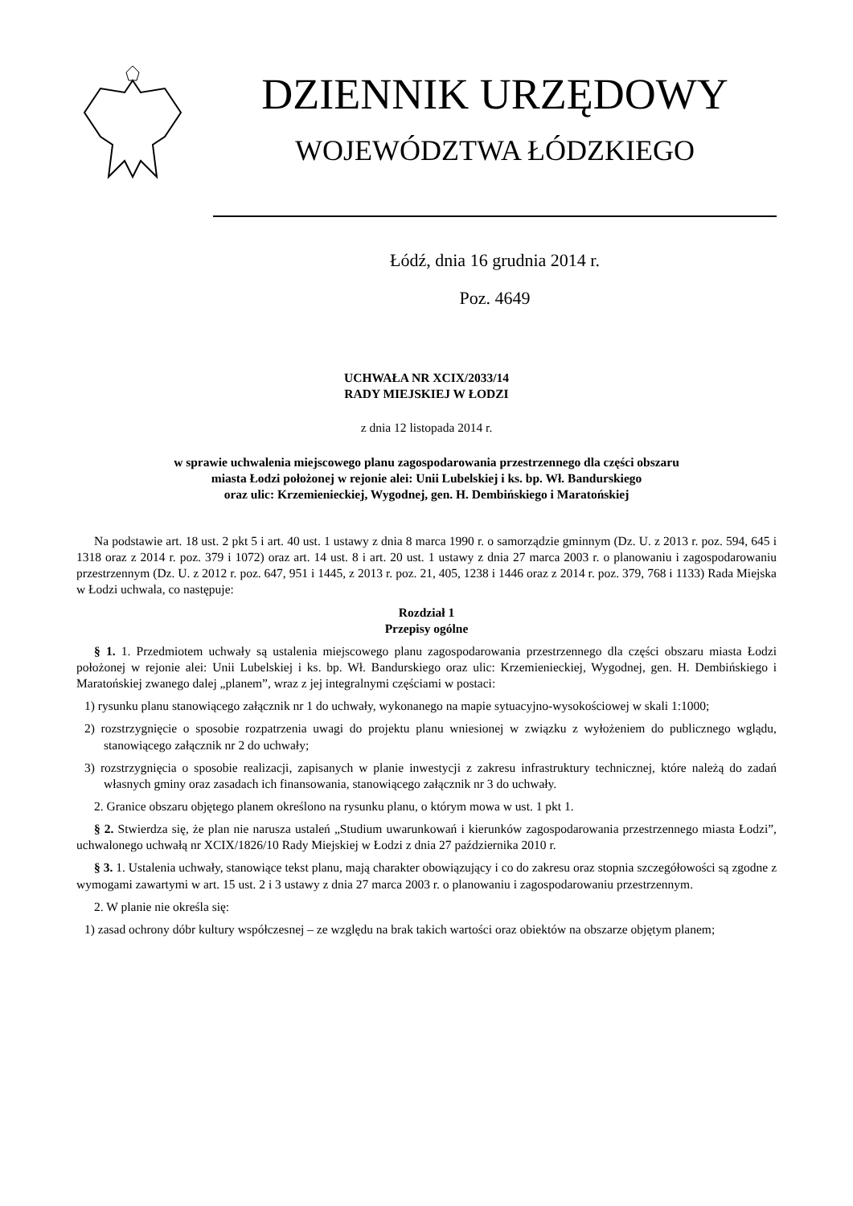DZIENNIK URZĘDOWY
WOJEWÓDZTWA ŁÓDZKIEGO
Łódź, dnia 16 grudnia 2014 r.
Poz. 4649
UCHWAŁA NR XCIX/2033/14
RADY MIEJSKIEJ W ŁODZI
z dnia 12 listopada 2014 r.
w sprawie uchwalenia miejscowego planu zagospodarowania przestrzennego dla części obszaru
miasta Łodzi położonej w rejonie alei: Unii Lubelskiej i ks. bp. Wł. Bandurskiego
oraz ulic: Krzemienieckiej, Wygodnej, gen. H. Dembińskiego i Maratońskiej
Na podstawie art. 18 ust. 2 pkt 5 i art. 40 ust. 1 ustawy z dnia 8 marca 1990 r. o samorządzie gminnym (Dz. U. z 2013 r. poz. 594, 645 i 1318 oraz z 2014 r. poz. 379 i 1072) oraz art. 14 ust. 8 i art. 20 ust. 1 ustawy z dnia 27 marca 2003 r. o planowaniu i zagospodarowaniu przestrzennym (Dz. U. z 2012 r. poz. 647, 951 i 1445, z 2013 r. poz. 21, 405, 1238 i 1446 oraz z 2014 r. poz. 379, 768 i 1133) Rada Miejska w Łodzi uchwala, co następuje:
Rozdział 1
Przepisy ogólne
§ 1. 1. Przedmiotem uchwały są ustalenia miejscowego planu zagospodarowania przestrzennego dla części obszaru miasta Łodzi położonej w rejonie alei: Unii Lubelskiej i ks. bp. Wł. Bandurskiego oraz ulic: Krzemienieckiej, Wygodnej, gen. H. Dembińskiego i Maratońskiej zwanego dalej „planem”, wraz z jej integralnymi częściami w postaci:
1) rysunku planu stanowiącego załącznik nr 1 do uchwały, wykonanego na mapie sytuacyjno-wysokościowej w skali 1:1000;
2) rozstrzygnięcie o sposobie rozpatrzenia uwagi do projektu planu wniesionej w związku z wyłożeniem do publicznego wglądu, stanowiącego załącznik nr 2 do uchwały;
3) rozstrzygnięcia o sposobie realizacji, zapisanych w planie inwestycji z zakresu infrastruktury technicznej, które należą do zadań własnych gminy oraz zasadach ich finansowania, stanowiącego załącznik nr 3 do uchwały.
2. Granice obszaru objętego planem określono na rysunku planu, o którym mowa w ust. 1 pkt 1.
§ 2. Stwierdza się, że plan nie narusza ustaleń „Studium uwarunkowań i kierunków zagospodarowania przestrzennego miasta Łodzi”, uchwalonego uchwałą nr XCIX/1826/10 Rady Miejskiej w Łodzi z dnia 27 października 2010 r.
§ 3. 1. Ustalenia uchwały, stanowiące tekst planu, mają charakter obowiązujący i co do zakresu oraz stopnia szczegółowości są zgodne z wymogami zawartymi w art. 15 ust. 2 i 3 ustawy z dnia 27 marca 2003 r. o planowaniu i zagospodarowaniu przestrzennym.
2. W planie nie określa się:
1) zasad ochrony dóbr kultury współczesnej – ze względu na brak takich wartości oraz obiektów na obszarze objętym planem;